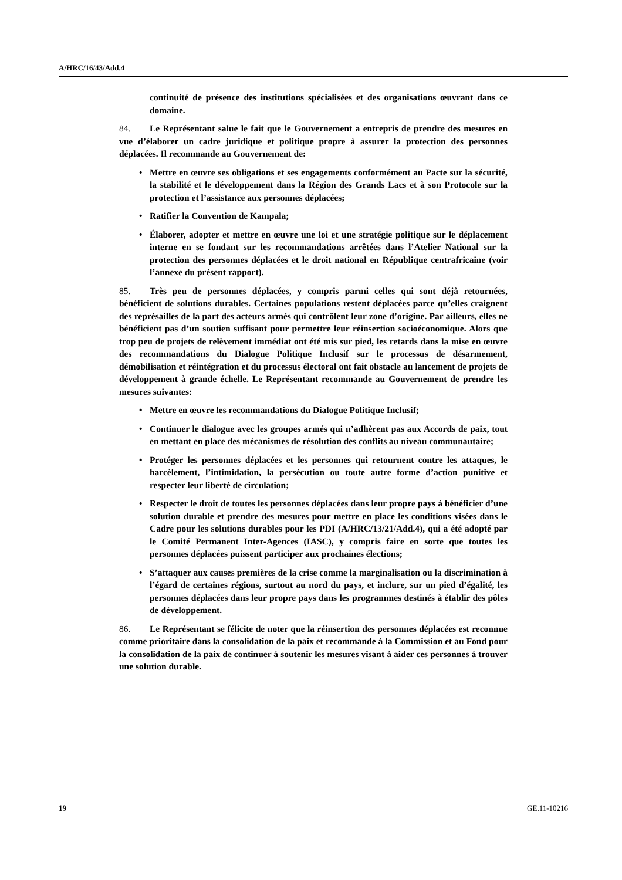A/HRC/16/43/Add.4
continuité de présence des institutions spécialisées et des organisations œuvrant dans ce domaine.
84. Le Représentant salue le fait que le Gouvernement a entrepris de prendre des mesures en vue d’élaborer un cadre juridique et politique propre à assurer la protection des personnes déplacées. Il recommande au Gouvernement de:
• Mettre en œuvre ses obligations et ses engagements conformément au Pacte sur la sécurité, la stabilité et le développement dans la Région des Grands Lacs et à son Protocole sur la protection et l’assistance aux personnes déplacées;
• Ratifier la Convention de Kampala;
• Élaborer, adopter et mettre en œuvre une loi et une stratégie politique sur le déplacement interne en se fondant sur les recommandations arrêtées dans l’Atelier National sur la protection des personnes déplacées et le droit national en République centrafricaine (voir l’annexe du présent rapport).
85. Très peu de personnes déplacées, y compris parmi celles qui sont déjà retournées, bénéficient de solutions durables. Certaines populations restent déplacées parce qu’elles craignent des représailles de la part des acteurs armés qui contrôlent leur zone d’origine. Par ailleurs, elles ne bénéficient pas d’un soutien suffisant pour permettre leur réinsertion socioéconomique. Alors que trop peu de projets de relèvement immédiat ont été mis sur pied, les retards dans la mise en œuvre des recommandations du Dialogue Politique Inclusif sur le processus de désarmement, démobilisation et réintégration et du processus électoral ont fait obstacle au lancement de projets de développement à grande échelle. Le Représentant recommande au Gouvernement de prendre les mesures suivantes:
• Mettre en œuvre les recommandations du Dialogue Politique Inclusif;
• Continuer le dialogue avec les groupes armés qui n’adhèrent pas aux Accords de paix, tout en mettant en place des mécanismes de résolution des conflits au niveau communautaire;
• Protéger les personnes déplacées et les personnes qui retournent contre les attaques, le harcèlement, l’intimidation, la persécution ou toute autre forme d’action punitive et respecter leur liberté de circulation;
• Respecter le droit de toutes les personnes déplacées dans leur propre pays à bénéficier d’une solution durable et prendre des mesures pour mettre en place les conditions visées dans le Cadre pour les solutions durables pour les PDI (A/HRC/13/21/Add.4), qui a été adopté par le Comité Permanent Inter-Agences (IASC), y compris faire en sorte que toutes les personnes déplacées puissent participer aux prochaines élections;
• S’attaquer aux causes premières de la crise comme la marginalisation ou la discrimination à l’égard de certaines régions, surtout au nord du pays, et inclure, sur un pied d’égalité, les personnes déplacées dans leur propre pays dans les programmes destinés à établir des pôles de développement.
86. Le Représentant se félicite de noter que la réinsertion des personnes déplacées est reconnue comme prioritaire dans la consolidation de la paix et recommande à la Commission et au Fond pour la consolidation de la paix de continuer à soutenir les mesures visant à aider ces personnes à trouver une solution durable.
19 GE.11-10216